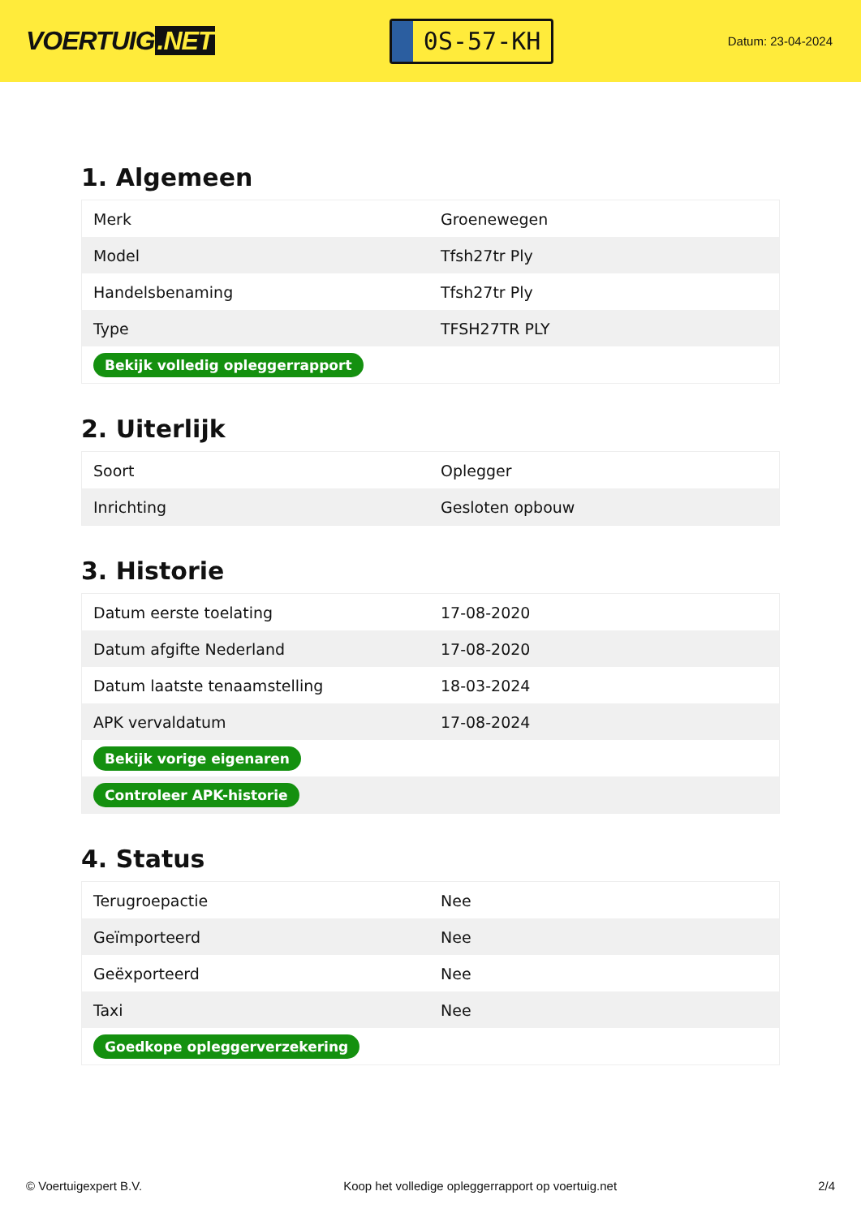VOERTUIG.NET
0S-57-KH
Datum: 23-04-2024
1. Algemeen
| Merk | Groenewegen |
| Model | Tfsh27tr Ply |
| Handelsbenaming | Tfsh27tr Ply |
| Type | TFSH27TR PLY |
| Bekijk volledig opleggerrapport | |
2. Uiterlijk
| Soort | Oplegger |
| Inrichting | Gesloten opbouw |
3. Historie
| Datum eerste toelating | 17-08-2020 |
| Datum afgifte Nederland | 17-08-2020 |
| Datum laatste tenaamstelling | 18-03-2024 |
| APK vervaldatum | 17-08-2024 |
| Bekijk vorige eigenaren | |
| Controleer APK-historie | |
4. Status
| Terugroepactie | Nee |
| Geïmporteerd | Nee |
| Geëxporteerd | Nee |
| Taxi | Nee |
| Goedkope opleggerverzekering | |
© Voertuigexpert B.V. Koop het volledige opleggerrapport op voertuig.net 2/4